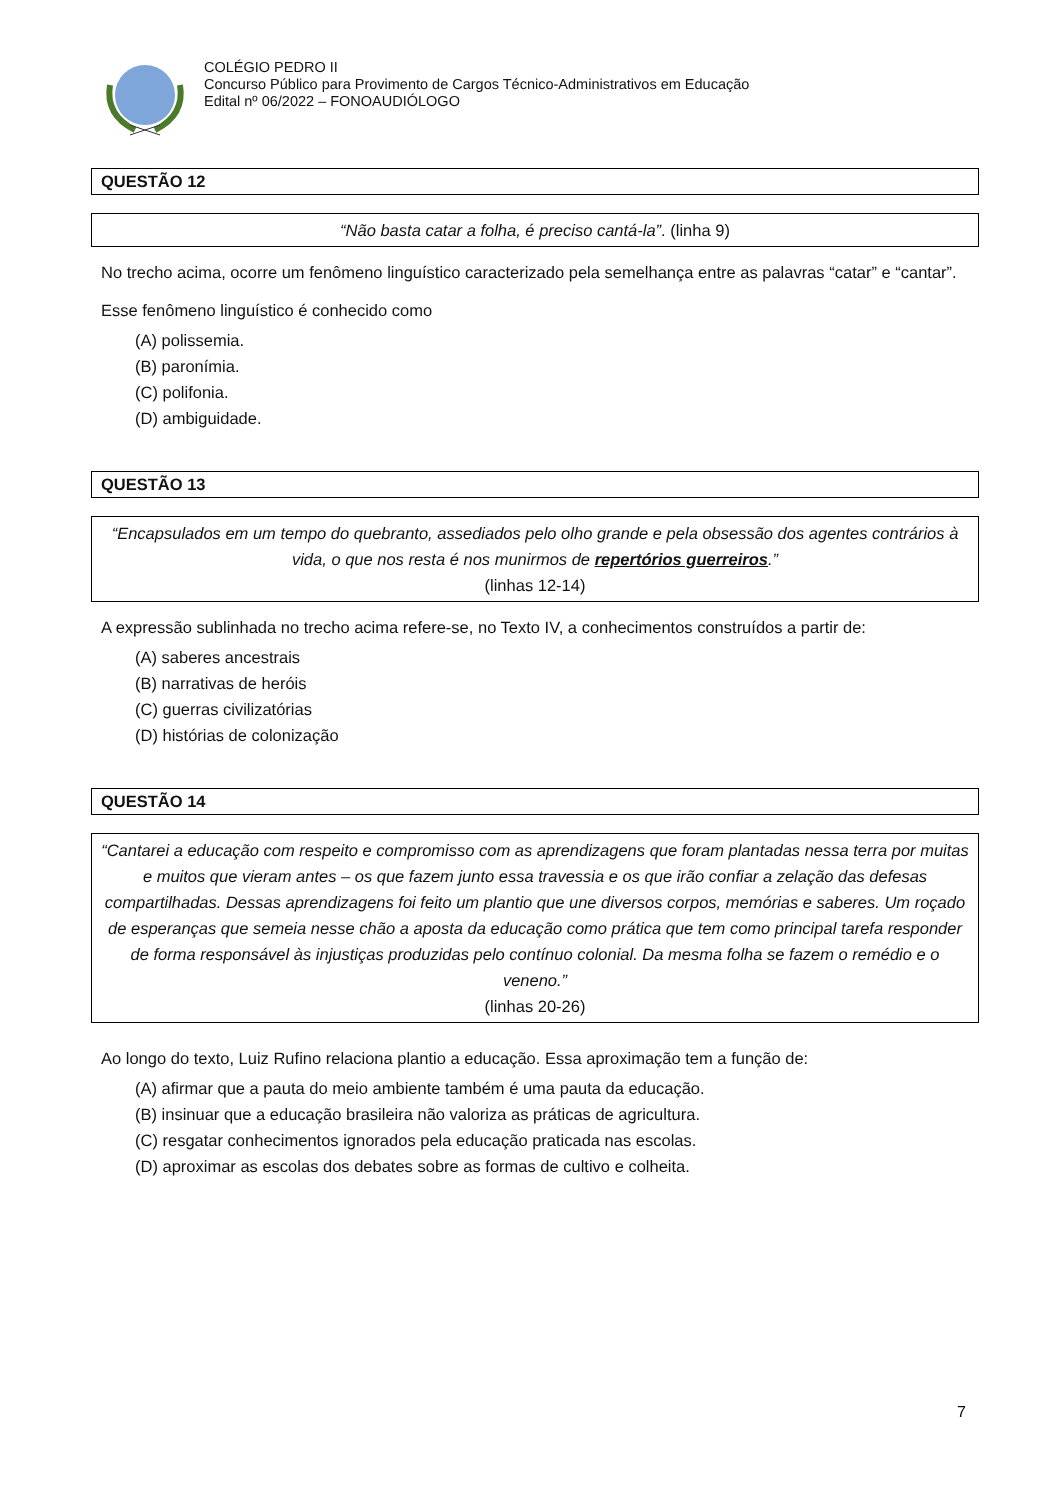COLÉGIO PEDRO II
Concurso Público para Provimento de Cargos Técnico-Administrativos em Educação
Edital nº 06/2022 – FONOAUDIÓLOGO
QUESTÃO 12
“Não basta catar a folha, é preciso cantá-la”. (linha 9)
No trecho acima, ocorre um fenômeno linguístico caracterizado pela semelhança entre as palavras “catar” e “cantar”.
Esse fenômeno linguístico é conhecido como
(A) polissemia.
(B) paronímia.
(C) polifonia.
(D) ambiguidade.
QUESTÃO 13
“Encapsulados em um tempo do quebranto, assediados pelo olho grande e pela obsessão dos agentes contrários à vida, o que nos resta é nos munirmos de repertórios guerreiros.”
(linhas 12-14)
A expressão sublinhada no trecho acima refere-se, no Texto IV, a conhecimentos construídos a partir de:
(A) saberes ancestrais
(B) narrativas de heróis
(C) guerras civilizatórias
(D) histórias de colonização
QUESTÃO 14
“Cantarei a educação com respeito e compromisso com as aprendizagens que foram plantadas nessa terra por muitas e muitos que vieram antes – os que fazem junto essa travessia e os que irão confiar a zelação das defesas compartilhadas. Dessas aprendizagens foi feito um plantio que une diversos corpos, memórias e saberes. Um roçado de esperanças que semeia nesse chão a aposta da educação como prática que tem como principal tarefa responder de forma responsável às injustiças produzidas pelo contínuo colonial. Da mesma folha se fazem o remédio e o veneno.”
(linhas 20-26)
Ao longo do texto, Luiz Rufino relaciona plantio a educação. Essa aproximação tem a função de:
(A) afirmar que a pauta do meio ambiente também é uma pauta da educação.
(B) insinuar que a educação brasileira não valoriza as práticas de agricultura.
(C) resgatar conhecimentos ignorados pela educação praticada nas escolas.
(D) aproximar as escolas dos debates sobre as formas de cultivo e colheita.
7